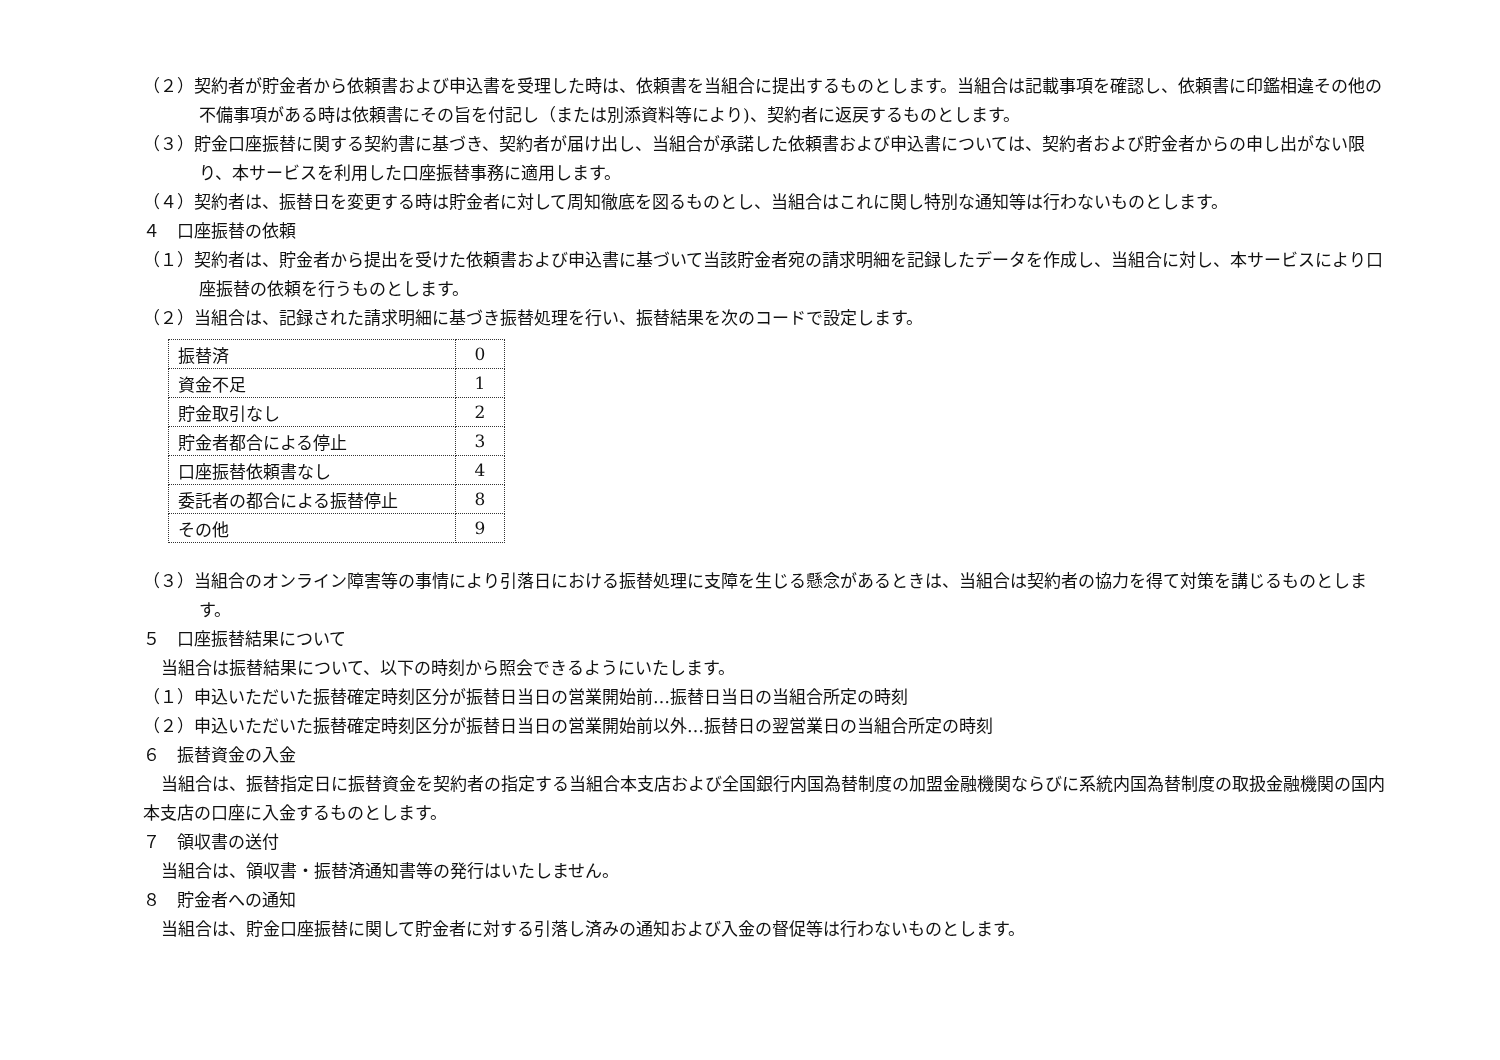（２）契約者が貯金者から依頼書および申込書を受理した時は、依頼書を当組合に提出するものとします。当組合は記載事項を確認し、依頼書に印鑑相違その他の不備事項がある時は依頼書にその旨を付記し（または別添資料等により)、契約者に返戻するものとします。
（３）貯金口座振替に関する契約書に基づき、契約者が届け出し、当組合が承諾した依頼書および申込書については、契約者および貯金者からの申し出がない限り、本サービスを利用した口座振替事務に適用します。
（４）契約者は、振替日を変更する時は貯金者に対して周知徹底を図るものとし、当組合はこれに関し特別な通知等は行わないものとします。
４　口座振替の依頼
（１）契約者は、貯金者から提出を受けた依頼書および申込書に基づいて当該貯金者宛の請求明細を記録したデータを作成し、当組合に対し、本サービスにより口座振替の依頼を行うものとします。
（２）当組合は、記録された請求明細に基づき振替処理を行い、振替結果を次のコードで設定します。
| 振替済 | 0 |
| 資金不足 | 1 |
| 貯金取引なし | 2 |
| 貯金者都合による停止 | 3 |
| 口座振替依頼書なし | 4 |
| 委託者の都合による振替停止 | 8 |
| その他 | 9 |
（３）当組合のオンライン障害等の事情により引落日における振替処理に支障を生じる懸念があるときは、当組合は契約者の協力を得て対策を講じるものとします。
５　口座振替結果について
当組合は振替結果について、以下の時刻から照会できるようにいたします。
（１）申込いただいた振替確定時刻区分が振替日当日の営業開始前…振替日当日の当組合所定の時刻
（２）申込いただいた振替確定時刻区分が振替日当日の営業開始前以外…振替日の翌営業日の当組合所定の時刻
６　振替資金の入金
当組合は、振替指定日に振替資金を契約者の指定する当組合本支店および全国銀行内国為替制度の加盟金融機関ならびに系統内国為替制度の取扱金融機関の国内本支店の口座に入金するものとします。
７　領収書の送付
当組合は、領収書・振替済通知書等の発行はいたしません。
８　貯金者への通知
当組合は、貯金口座振替に関して貯金者に対する引落し済みの通知および入金の督促等は行わないものとします。